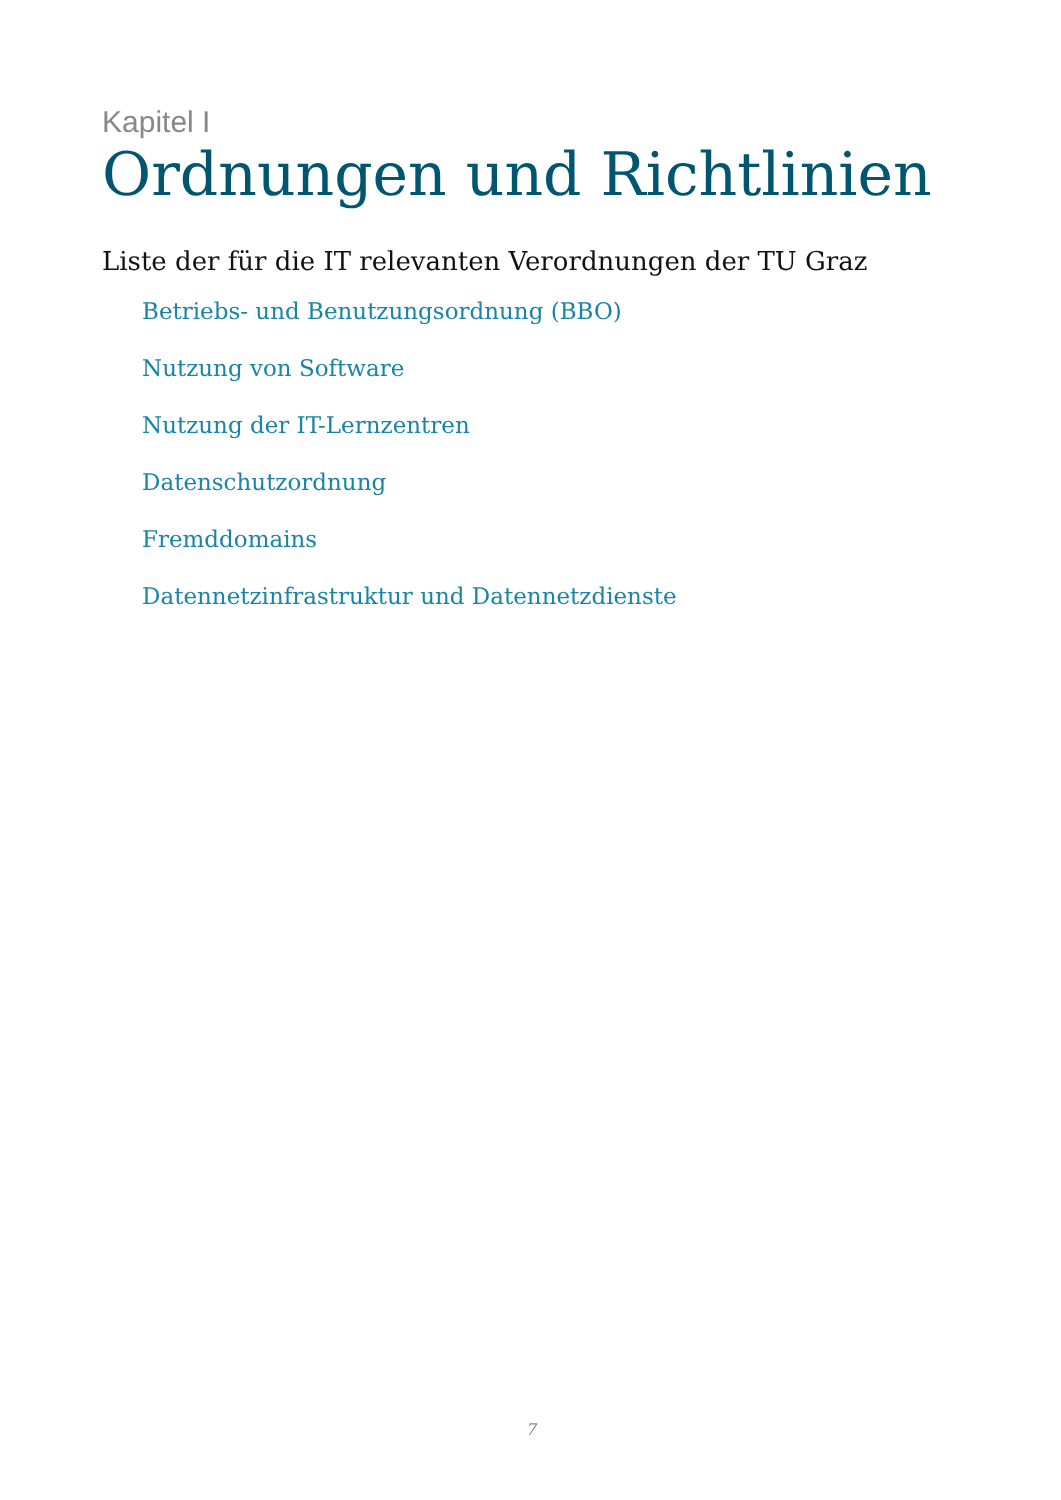Kapitel I
Ordnungen und Richtlinien
Liste der für die IT relevanten Verordnungen der TU Graz
Betriebs- und Benutzungsordnung (BBO)
Nutzung von Software
Nutzung der IT-Lernzentren
Datenschutzordnung
Fremddomains
Datennetzinfrastruktur und Datennetzdienste
7